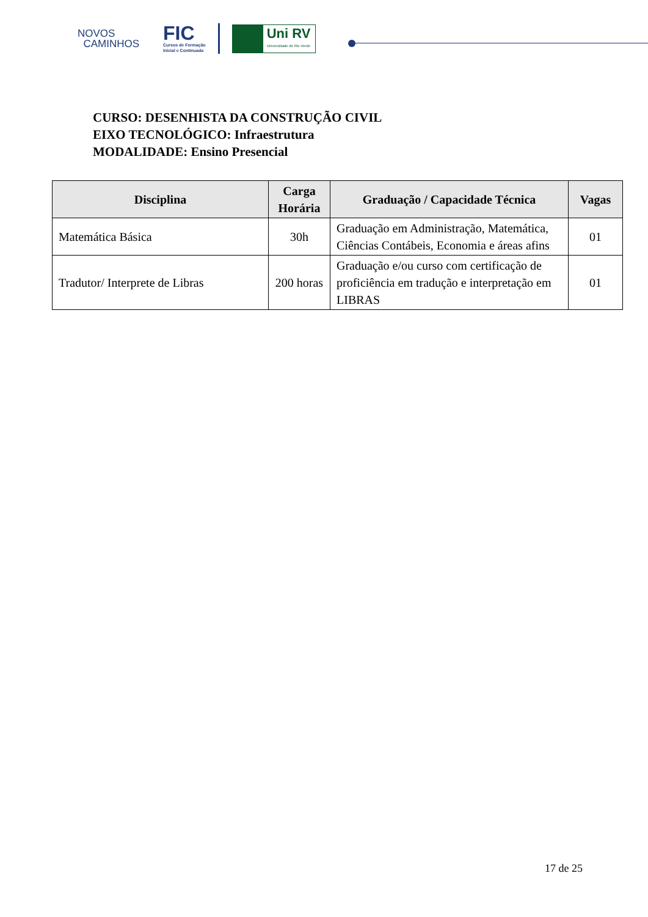NOVOS
CAMINHOS
FIC
Cursos de Formação
Inicial e Continuada
Uni RV
Universidade de Rio Verde
CURSO: DESENHISTA DA CONSTRUÇÃO CIVIL
EIXO TECNOLÓGICO: Infraestrutura
MODALIDADE: Ensino Presencial
| Disciplina | Carga Horária | Graduação / Capacidade Técnica | Vagas |
| --- | --- | --- | --- |
| Matemática Básica | 30h | Graduação em Administração, Matemática, Ciências Contábeis, Economia e áreas afins | 01 |
| Tradutor/ Interprete de Libras | 200 horas | Graduação e/ou curso com certificação de proficiência em tradução e interpretação em LIBRAS | 01 |
17 de 25